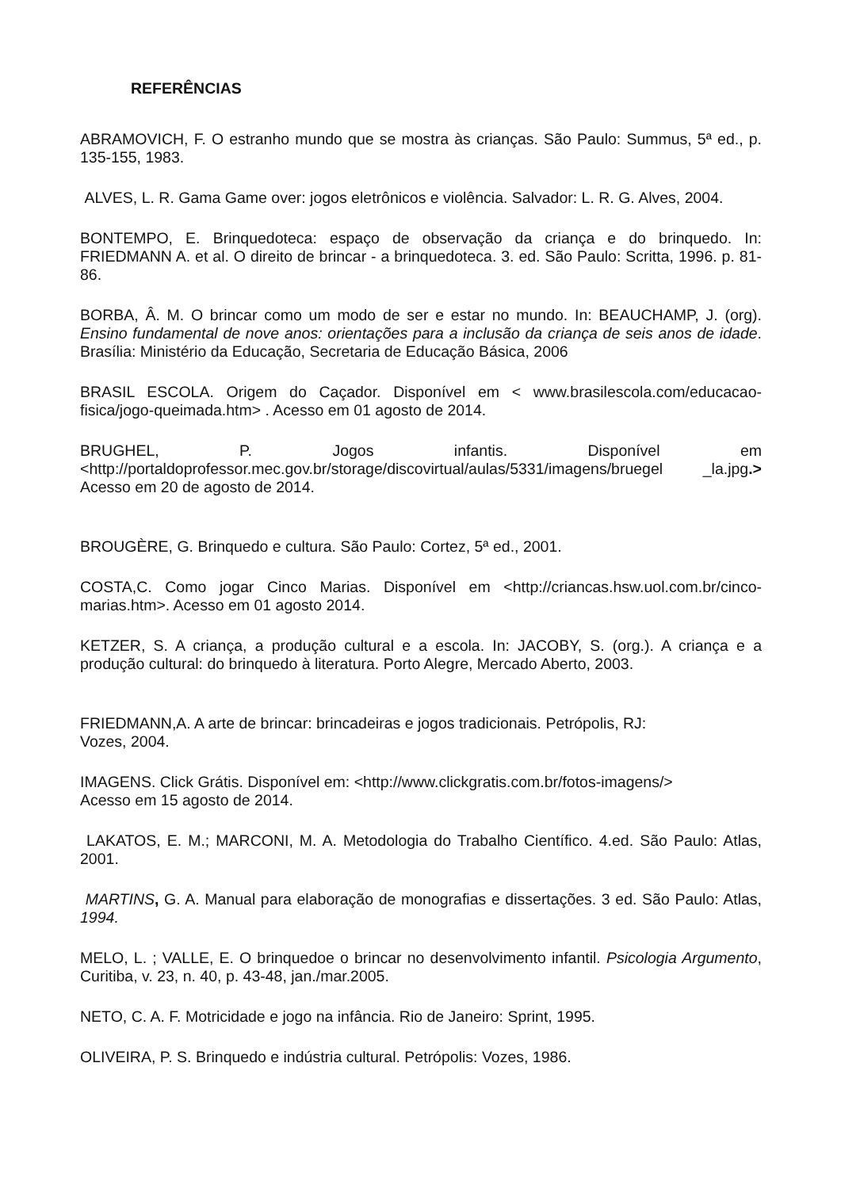REFERÊNCIAS
ABRAMOVICH, F. O estranho mundo que se mostra às crianças. São Paulo: Summus, 5ª ed., p. 135-155, 1983.
ALVES, L. R. Gama Game over: jogos eletrônicos e violência. Salvador: L. R. G. Alves, 2004.
BONTEMPO, E. Brinquedoteca: espaço de observação da criança e do brinquedo. In: FRIEDMANN A. et al. O direito de brincar - a brinquedoteca. 3. ed. São Paulo: Scritta, 1996. p. 81-86.
BORBA, Â. M. O brincar como um modo de ser e estar no mundo. In: BEAUCHAMP, J. (org). Ensino fundamental de nove anos: orientações para a inclusão da criança de seis anos de idade. Brasília: Ministério da Educação, Secretaria de Educação Básica, 2006
BRASIL ESCOLA. Origem do Caçador. Disponível em < www.brasilescola.com/educacao-fisica/jogo-queimada.htm> . Acesso em 01 agosto de 2014.
BRUGHEL, P. Jogos infantis. Disponível em <http://portaldoprofessor.mec.gov.br/storage/discovirtual/aulas/5331/imagens/bruegel _la.jpg.> Acesso em 20 de agosto de 2014.
BROUGÈRE, G. Brinquedo e cultura. São Paulo: Cortez, 5ª ed., 2001.
COSTA,C. Como jogar Cinco Marias. Disponível em <http://criancas.hsw.uol.com.br/cinco-marias.htm>. Acesso em 01 agosto 2014.
KETZER, S. A criança, a produção cultural e a escola. In: JACOBY, S. (org.). A criança e a produção cultural: do brinquedo à literatura. Porto Alegre, Mercado Aberto, 2003.
FRIEDMANN,A. A arte de brincar: brincadeiras e jogos tradicionais. Petrópolis, RJ:
Vozes, 2004.
IMAGENS. Click Grátis. Disponível em: <http://www.clickgratis.com.br/fotos-imagens/>
Acesso em 15 agosto de 2014.
LAKATOS, E. M.; MARCONI, M. A. Metodologia do Trabalho Científico. 4.ed. São Paulo: Atlas, 2001.
MARTINS, G. A. Manual para elaboração de monografias e dissertações. 3 ed. São Paulo: Atlas, 1994.
MELO, L. ; VALLE, E. O brinquedoe o brincar no desenvolvimento infantil. Psicologia Argumento, Curitiba, v. 23, n. 40, p. 43-48, jan./mar.2005.
NETO, C. A. F. Motricidade e jogo na infância. Rio de Janeiro: Sprint, 1995.
OLIVEIRA, P. S. Brinquedo e indústria cultural. Petrópolis: Vozes, 1986.